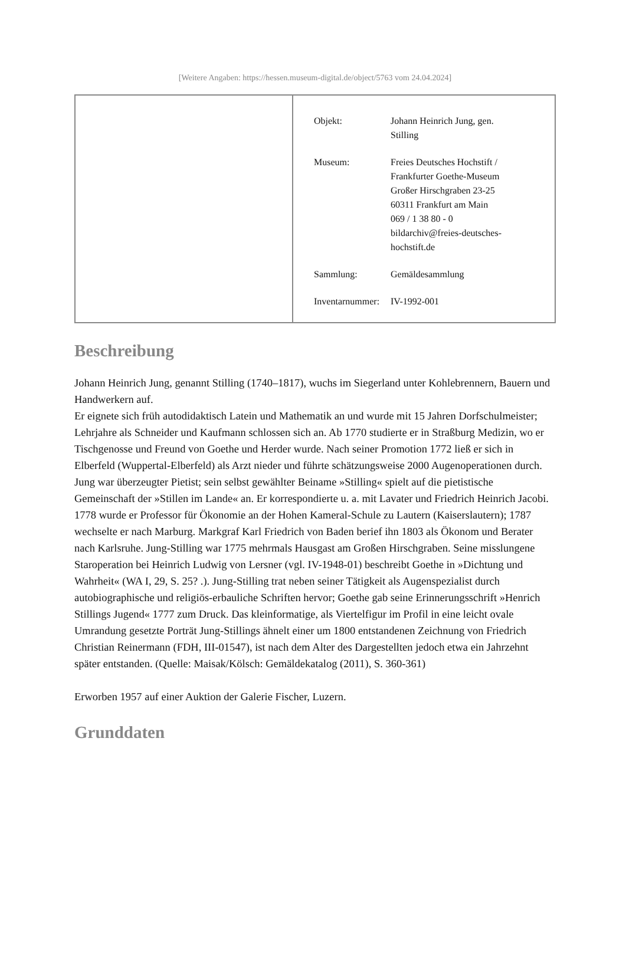[Weitere Angaben: https://hessen.museum-digital.de/object/5763 vom 24.04.2024]
| | / Objekt: / Johann Heinrich Jung, gen. Stilling / / Museum: / Freies Deutsches Hochstift / Frankfurter Goethe-Museum Großer Hirschgraben 23-25 60311 Frankfurt am Main 069 / 1 38 80 - 0 bildarchiv@freies-deutsches- hochstift.de / / Sammlung: / Gemäldesammlung / / Inventarnummer: / IV-1992-001 / |
Beschreibung
Johann Heinrich Jung, genannt Stilling (1740–1817), wuchs im Siegerland unter Kohlebrennern, Bauern und Handwerkern auf.
Er eignete sich früh autodidaktisch Latein und Mathematik an und wurde mit 15 Jahren Dorfschulmeister; Lehrjahre als Schneider und Kaufmann schlossen sich an. Ab 1770 studierte er in Straßburg Medizin, wo er Tischgenosse und Freund von Goethe und Herder wurde. Nach seiner Promotion 1772 ließ er sich in Elberfeld (Wuppertal-Elberfeld) als Arzt nieder und führte schätzungsweise 2000 Augenoperationen durch. Jung war überzeugter Pietist; sein selbst gewählter Beiname »Stilling« spielt auf die pietistische Gemeinschaft der »Stillen im Lande« an. Er korrespondierte u. a. mit Lavater und Friedrich Heinrich Jacobi. 1778 wurde er Professor für Ökonomie an der Hohen Kameral-Schule zu Lautern (Kaiserslautern); 1787 wechselte er nach Marburg. Markgraf Karl Friedrich von Baden berief ihn 1803 als Ökonom und Berater nach Karlsruhe. Jung-Stilling war 1775 mehrmals Hausgast am Großen Hirschgraben. Seine misslungene Staroperation bei Heinrich Ludwig von Lersner (vgl. IV-1948-01) beschreibt Goethe in »Dichtung und Wahrheit« (WA I, 29, S. 25? .). Jung-Stilling trat neben seiner Tätigkeit als Augenspezialist durch autobiographische und religiös-erbauliche Schriften hervor; Goethe gab seine Erinnerungsschrift »Henrich Stillings Jugend« 1777 zum Druck. Das kleinformatige, als Viertelfigur im Profil in eine leicht ovale Umrandung gesetzte Porträt Jung-Stillings ähnelt einer um 1800 entstandenen Zeichnung von Friedrich Christian Reinermann (FDH, III-01547), ist nach dem Alter des Dargestellten jedoch etwa ein Jahrzehnt später entstanden. (Quelle: Maisak/Kölsch: Gemäldekatalog (2011), S. 360-361)
Erworben 1957 auf einer Auktion der Galerie Fischer, Luzern.
Grunddaten